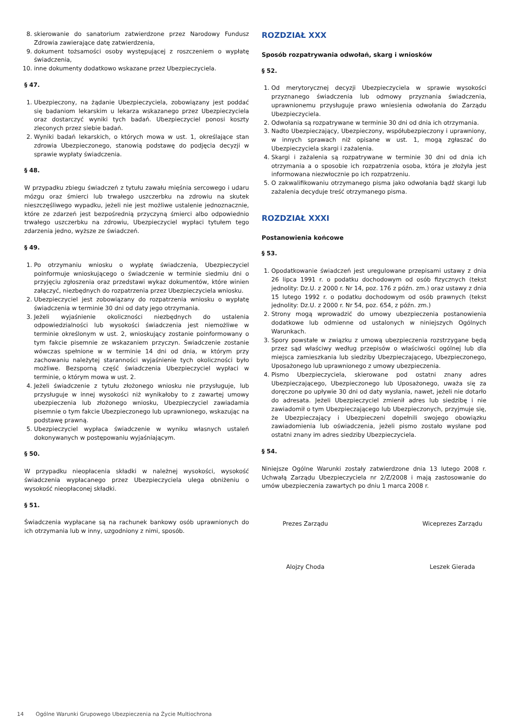8. skierowanie do sanatorium zatwierdzone przez Narodowy Fundusz Zdrowia zawierające datę zatwierdzenia,
9. dokument tożsamości osoby występującej z roszczeniem o wypłatę świadczenia,
10. inne dokumenty dodatkowo wskazane przez Ubezpieczyciela.
§ 47.
1. Ubezpieczony, na żądanie Ubezpieczyciela, zobowiązany jest poddać się badaniom lekarskim u lekarza wskazanego przez Ubezpieczyciela oraz dostarczyć wyniki tych badań. Ubezpieczyciel ponosi koszty zleconych przez siebie badań.
2. Wyniki badań lekarskich, o których mowa w ust. 1, określające stan zdrowia Ubezpieczonego, stanowią podstawę do podjęcia decyzji w sprawie wypłaty świadczenia.
§ 48.
W przypadku zbiegu świadczeń z tytułu zawału mięśnia sercowego i udaru mózgu oraz śmierci lub trwałego uszczerbku na zdrowiu na skutek nieszczęśliwego wypadku, jeżeli nie jest możliwe ustalenie jednoznacznie, które ze zdarzeń jest bezpośrednią przyczyną śmierci albo odpowiednio trwałego uszczerbku na zdrowiu, Ubezpieczyciel wypłaci tytułem tego zdarzenia jedno, wyższe ze świadczeń.
§ 49.
1. Po otrzymaniu wniosku o wypłatę świadczenia, Ubezpieczyciel poinformuje wnioskującego o świadczenie w terminie siedmiu dni o przyjęciu zgłoszenia oraz przedstawi wykaz dokumentów, które winien załączyć, niezbędnych do rozpatrzenia przez Ubezpieczyciela wniosku.
2. Ubezpieczyciel jest zobowiązany do rozpatrzenia wniosku o wypłatę świad­czenia w terminie 30 dni od daty jego otrzymania.
3. Jeżeli wyjaśnienie okoliczności niezbędnych do ustalenia odpowiedzialności lub wysokości świadczenia jest niemożliwe w terminie określonym w ust. 2, wnioskujący zostanie poinformowany o tym fakcie pisemnie ze wskazaniem przyczyn. Świadczenie zostanie wówczas spełnione w w terminie 14 dni od dnia, w którym przy zachowaniu należytej staranności wyjaśnienie tych okoliczności było możliwe. Bezsporną część świadczenia Ubezpieczyciel wypłaci w terminie, o którym mowa w ust. 2.
4. Jeżeli świadczenie z tytułu złożonego wniosku nie przysługuje, lub przysługuje w innej wysokości niż wynikałoby to z zawartej umowy ubezpieczenia lub złożonego wniosku, Ubezpieczyciel zawiadamia pisemnie o tym fakcie Ubezpieczonego lub uprawnionego, wskazując na podstawę prawną.
5. Ubezpieczyciel wypłaca świadczenie w wyniku własnych ustaleń dokonywanych w postępowaniu wyjaśniającym.
§ 50.
W przypadku nieopłacenia składki w należnej wysokości, wysokość świadczenia wypłacanego przez Ubezpieczyciela ulega obniżeniu o wysokość nieopłaconej składki.
§ 51.
Świadczenia wypłacane są na rachunek bankowy osób uprawnionych do ich otrzymania lub w inny, uzgodniony z nimi, sposób.
ROZDZIAŁ XXX
Sposób rozpatrywania odwołań, skarg i wniosków
§ 52.
1. Od merytorycznej decyzji Ubezpieczyciela w sprawie wysokości przyznanego świadczenia lub odmowy przyznania świadczenia, uprawnionemu przysługuje prawo wniesienia odwołania do Zarządu Ubezpieczyciela.
2. Odwołania są rozpatrywane w terminie 30 dni od dnia ich otrzymania.
3. Nadto Ubezpieczający, Ubezpieczony, współubezpieczony i uprawniony, w innych sprawach niż opisane w ust. 1, mogą zgłaszać do Ubezpieczyciela skargi i zażalenia.
4. Skargi i zażalenia są rozpatrywane w terminie 30 dni od dnia ich otrzymania a o sposobie ich rozpatrzenia osoba, która je złożyła jest informowana niezwłocznie po ich rozpatrzeniu.
5. O zakwalifikowaniu otrzymanego pisma jako odwołania bądź skargi lub zażalenia decyduje treść otrzymanego pisma.
ROZDZIAŁ XXXI
Postanowienia końcowe
§ 53.
1. Opodatkowanie świadczeń jest uregulowane przepisami ustawy z dnia 26 lipca 1991 r. o podatku dochodowym od osób fizycznych (tekst jednolity: Dz.U. z 2000 r. Nr 14, poz. 176 z późn. zm.) oraz ustawy z dnia 15 lutego 1992 r. o podatku dochodowym od osób prawnych (tekst jednolity: Dz.U. z 2000 r. Nr 54, poz. 654, z późn. zm.)
2. Strony mogą wprowadzić do umowy ubezpieczenia postanowienia dodatkowe lub odmienne od ustalonych w niniejszych Ogólnych Warunkach.
3. Spory powstałe w związku z umową ubezpieczenia rozstrzygane będą przez sąd właściwy według przepisów o właściwości ogólnej lub dla miejsca zamieszkania lub siedziby Ubezpieczającego, Ubezpieczonego, Uposażonego lub uprawnionego z umowy ubezpieczenia.
4. Pismo Ubezpieczyciela, skierowane pod ostatni znany adres Ubezpieczającego, Ubezpieczonego lub Uposażonego, uważa się za doręczone po upływie 30 dni od daty wysłania, nawet, jeżeli nie dotarło do adresata. Jeżeli Ubezpieczyciel zmienił adres lub siedzibę i nie zawiadomił o tym Ubezpieczającego lub Ubezpieczonych, przyjmuje się, że Ubezpieczający i Ubezpieczeni dopełnili swojego obowiązku zawiadomienia lub oświadczenia, jeżeli pismo zostało wysłane pod ostatni znany im adres siedziby Ubezpieczyciela.
§ 54.
Niniejsze Ogólne Warunki zostały zatwierdzone dnia 13 lutego 2008 r. Uchwałą Zarządu Ubezpieczyciela nr 2/Z/2008 i mają zastosowanie do umów ubezpieczenia zawartych po dniu 1 marca 2008 r.
Prezes Zarządu
Alojzy Choda
Wiceprezes Zarządu
Leszek Gierada
14 Ogólne Warunki Grupowego Ubezpieczenia na Życie Multiochrona